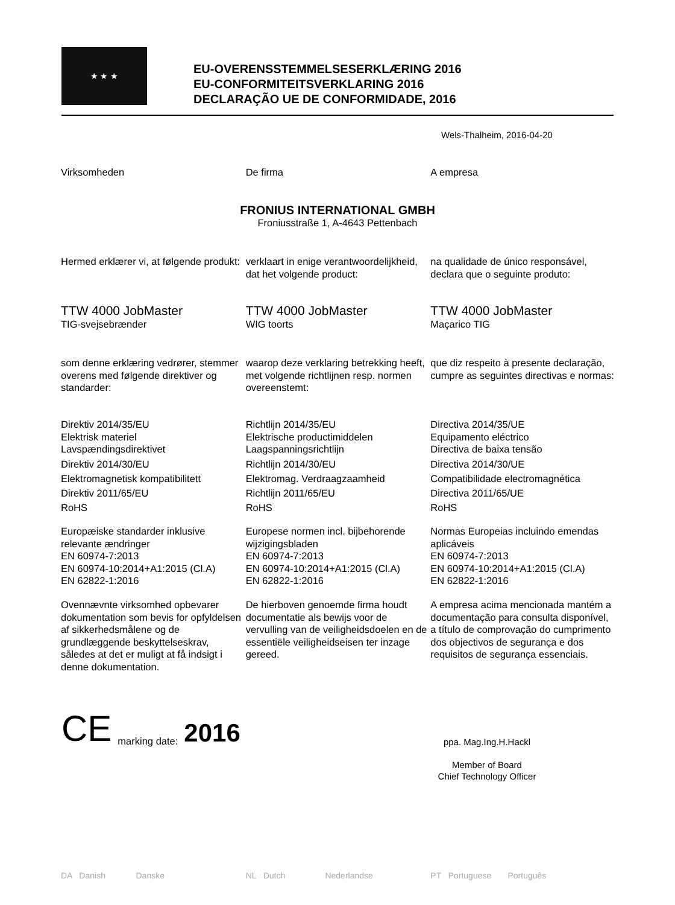★ ★ ★
EU-OVERENSSTEMMELSESERKLÆRING 2016
EU-CONFORMITEITSVERKLARING 2016
DECLARAÇÃO UE DE CONFORMIDADE, 2016
Wels-Thalheim, 2016-04-20
Virksomheden De firma A empresa
FRONIUS INTERNATIONAL GMBH
Froniusstraße 1, A-4643 Pettenbach
Hermed erklærer vi, at følgende produkt:
verklaart in enige verantwoordelijkheid, dat het volgende product:
na qualidade de único responsável, declara que o seguinte produto:
TTW 4000 JobMaster
TIG-svejsebrænder
TTW 4000 JobMaster
WIG toorts
TTW 4000 JobMaster
Maçarico TIG
som denne erklæring vedrører, stemmer overens med følgende direktiver og standarder:
waarop deze verklaring betrekking heeft, met volgende richtlijnen resp. normen overeenstemt:
que diz respeito à presente declaração, cumpre as seguintes directivas e normas:
Direktiv 2014/35/EU
Elektrisk materiel
Lavspændingsdirektivet
Direktiv 2014/30/EU
Elektromagnetisk kompatibilitett
Direktiv 2011/65/EU
RoHS
Richtlijn 2014/35/EU
Elektrische productimiddelen
Laagspanningsrichtlijn
Richtlijn 2014/30/EU
Elektromag. Verdraagzaamheid
Richtlijn 2011/65/EU
RoHS
Directiva 2014/35/UE
Equipamento eléctrico
Directiva de baixa tensão
Directiva 2014/30/UE
Compatibilidade electromagnética
Directiva 2011/65/UE
RoHS
Europæiske standarder inklusive relevante ændringer
EN 60974-7:2013
EN 60974-10:2014+A1:2015 (Cl.A)
EN 62822-1:2016
Europese normen incl. bijbehorende wijzigingsbladen
EN 60974-7:2013
EN 60974-10:2014+A1:2015 (Cl.A)
EN 62822-1:2016
Normas Europeias incluindo emendas aplicáveis
EN 60974-7:2013
EN 60974-10:2014+A1:2015 (Cl.A)
EN 62822-1:2016
Ovennævnte virksomhed opbevarer dokumentation som bevis for opfyldelsen af sikkerhedsmålene og de grundlæggende beskyttelseskrav, således at det er muligt at få indsigt i denne dokumentation.
De hierboven genoemde firma houdt documentatie als bewijs voor de vervulling van de veiligheidsdoelen en de essentiële veiligheidseisen ter inzage gereed.
A empresa acima mencionada mantém a documentação para consulta disponível, a título de comprovação do cumprimento dos objectivos de segurança e dos requisitos de segurança essenciais.
CE marking date: 2016
ppa. Mag.Ing.H.Hackl
Member of Board
Chief Technology Officer
DA Danish Danske NL Dutch Nederlandse
PT Portuguese Português